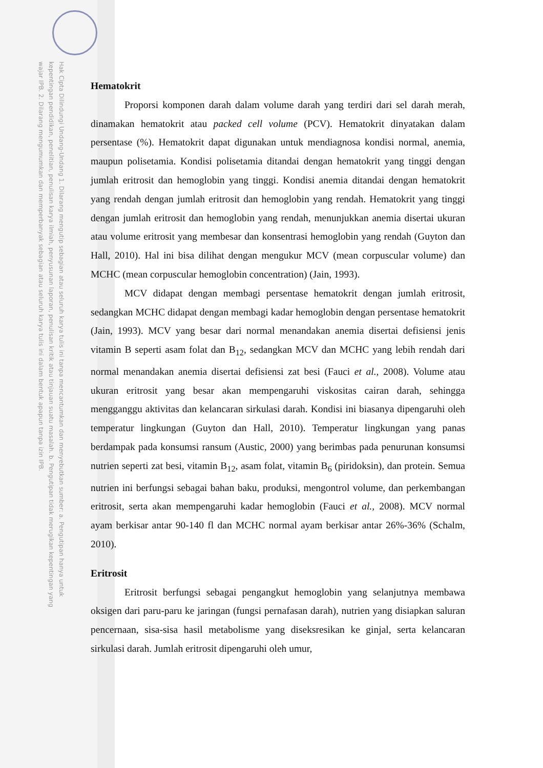Hak Cipta Dilindungi Undang-Undang 1. Dilarang mengutip sebagian atau seluruh karya tulis ini tanpa mencantumkan dan menyebutkan sumber: a. Pengutipan hanya untuk kepentingan pendidikan, penelitian, penulisan karya ilmiah, penyusunan laporan, penulisan kritik atau tinjauan suatu masalah. b. Pengutipan tidak merugikan kepentingan yang wajar IPB. 2. Dilarang mengumumkan dan memperbanyak sebagian atau seluruh karya tulis ini dalam bentuk apapun tanpa izin IPB.
Hematokrit
Proporsi komponen darah dalam volume darah yang terdiri dari sel darah merah, dinamakan hematokrit atau packed cell volume (PCV). Hematokrit dinyatakan dalam persentase (%). Hematokrit dapat digunakan untuk mendiagnosa kondisi normal, anemia, maupun polisetamia. Kondisi polisetamia ditandai dengan hematokrit yang tinggi dengan jumlah eritrosit dan hemoglobin yang tinggi. Kondisi anemia ditandai dengan hematokrit yang rendah dengan jumlah eritrosit dan hemoglobin yang rendah. Hematokrit yang tinggi dengan jumlah eritrosit dan hemoglobin yang rendah, menunjukkan anemia disertai ukuran atau volume eritrosit yang membesar dan konsentrasi hemoglobin yang rendah (Guyton dan Hall, 2010). Hal ini bisa dilihat dengan mengukur MCV (mean corpuscular volume) dan MCHC (mean corpuscular hemoglobin concentration) (Jain, 1993).
MCV didapat dengan membagi persentase hematokrit dengan jumlah eritrosit, sedangkan MCHC didapat dengan membagi kadar hemoglobin dengan persentase hematokrit (Jain, 1993). MCV yang besar dari normal menandakan anemia disertai defisiensi jenis vitamin B seperti asam folat dan B<sub>12</sub>, sedangkan MCV dan MCHC yang lebih rendah dari normal menandakan anemia disertai defisiensi zat besi (Fauci et al., 2008). Volume atau ukuran eritrosit yang besar akan mempengaruhi viskositas cairan darah, sehingga mengganggu aktivitas dan kelancaran sirkulasi darah. Kondisi ini biasanya dipengaruhi oleh temperatur lingkungan (Guyton dan Hall, 2010). Temperatur lingkungan yang panas berdampak pada konsumsi ransum (Austic, 2000) yang berimbas pada penurunan konsumsi nutrien seperti zat besi, vitamin B<sub>12</sub>, asam folat, vitamin B<sub>6</sub> (piridoksin), dan protein. Semua nutrien ini berfungsi sebagai bahan baku, produksi, mengontrol volume, dan perkembangan eritrosit, serta akan mempengaruhi kadar hemoglobin (Fauci et al., 2008). MCV normal ayam berkisar antar 90-140 fl dan MCHC normal ayam berkisar antar 26%-36% (Schalm, 2010).
Eritrosit
Eritrosit berfungsi sebagai pengangkut hemoglobin yang selanjutnya membawa oksigen dari paru-paru ke jaringan (fungsi pernafasan darah), nutrien yang disiapkan saluran pencernaan, sisa-sisa hasil metabolisme yang diseksresikan ke ginjal, serta kelancaran sirkulasi darah. Jumlah eritrosit dipengaruhi oleh umur,